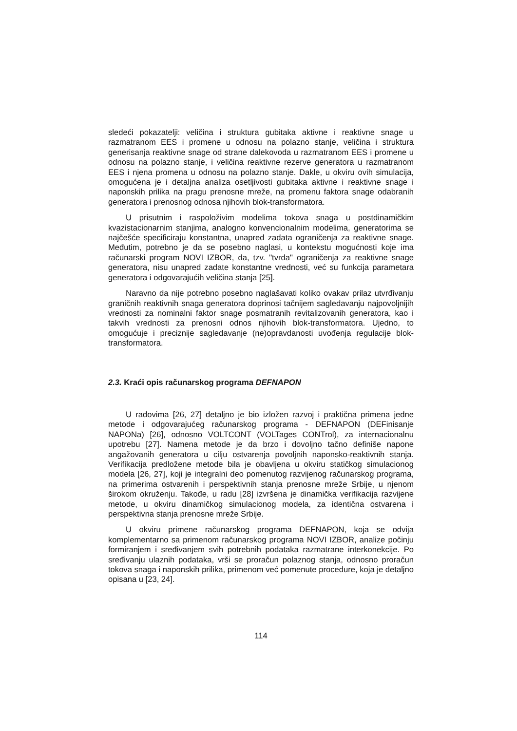sledeći pokazatelji: veličina i struktura gubitaka aktivne i reaktivne snage u razmatranom EES i promene u odnosu na polazno stanje, veličina i struktura generisanja reaktivne snage od strane dalekovoda u razmatranom EES i promene u odnosu na polazno stanje, i veličina reaktivne rezerve generatora u razmatranom EES i njena promena u odnosu na polazno stanje. Dakle, u okviru ovih simulacija, omogućena je i detaljna analiza osetljivosti gubitaka aktivne i reaktivne snage i naponskih prilika na pragu prenosne mreže, na promenu faktora snage odabranih generatora i prenosnog odnosa njihovih blok-transformatora.
U prisutnim i raspoloživim modelima tokova snaga u postdinamičkim kvazistacionarnim stanjima, analogno konvencionalnim modelima, generatorima se najčešće specificiraju konstantna, unapred zadata ograničenja za reaktivne snage. Međutim, potrebno je da se posebno naglasi, u kontekstu mogućnosti koje ima računarski program NOVI IZBOR, da, tzv. "tvrda" ograničenja za reaktivne snage generatora, nisu unapred zadate konstantne vrednosti, već su funkcija parametara generatora i odgovarajućih veličina stanja [25].
Naravno da nije potrebno posebno naglašavati koliko ovakav prilaz utvrđivanju graničnih reaktivnih snaga generatora doprinosi tačnijem sagledavanju najpovoljnijih vrednosti za nominalni faktor snage posmatranih revitalizovanih generatora, kao i takvih vrednosti za prenosni odnos njihovih blok-transformatora. Ujedno, to omogućuje i preciznije sagledavanje (ne)opravdanosti uvođenja regulacije blok-transformatora.
2.3. Kraći opis računarskog programa DEFNAPON
U radovima [26, 27] detaljno je bio izložen razvoj i praktična primena jedne metode i odgovarajućeg računarskog programa - DEFNAPON (DEFinisanje NAPONa) [26], odnosno VOLTCONT (VOLTages CONTrol), za internacionalnu upotrebu [27]. Namena metode je da brzo i dovoljno tačno definiše napone angažovanih generatora u cilju ostvarenja povoljnih naponsko-reaktivnih stanja. Verifikacija predložene metode bila je obavljena u okviru statičkog simulacionog modela [26, 27], koji je integralni deo pomenutog razvijenog računarskog programa, na primerima ostvarenih i perspektivnih stanja prenosne mreže Srbije, u njenom širokom okruženju. Takođe, u radu [28] izvršena je dinamička verifikacija razvijene metode, u okviru dinamičkog simulacionog modela, za identična ostvarena i perspektivna stanja prenosne mreže Srbije.
U okviru primene računarskog programa DEFNAPON, koja se odvija komplementarno sa primenom računarskog programa NOVI IZBOR, analize počinju formiranjem i sređivanjem svih potrebnih podataka razmatrane interkonekcije. Po sređivanju ulaznih podataka, vrši se proračun polaznog stanja, odnosno proračun tokova snaga i naponskih prilika, primenom već pomenute procedure, koja je detaljno opisana u [23, 24].
114